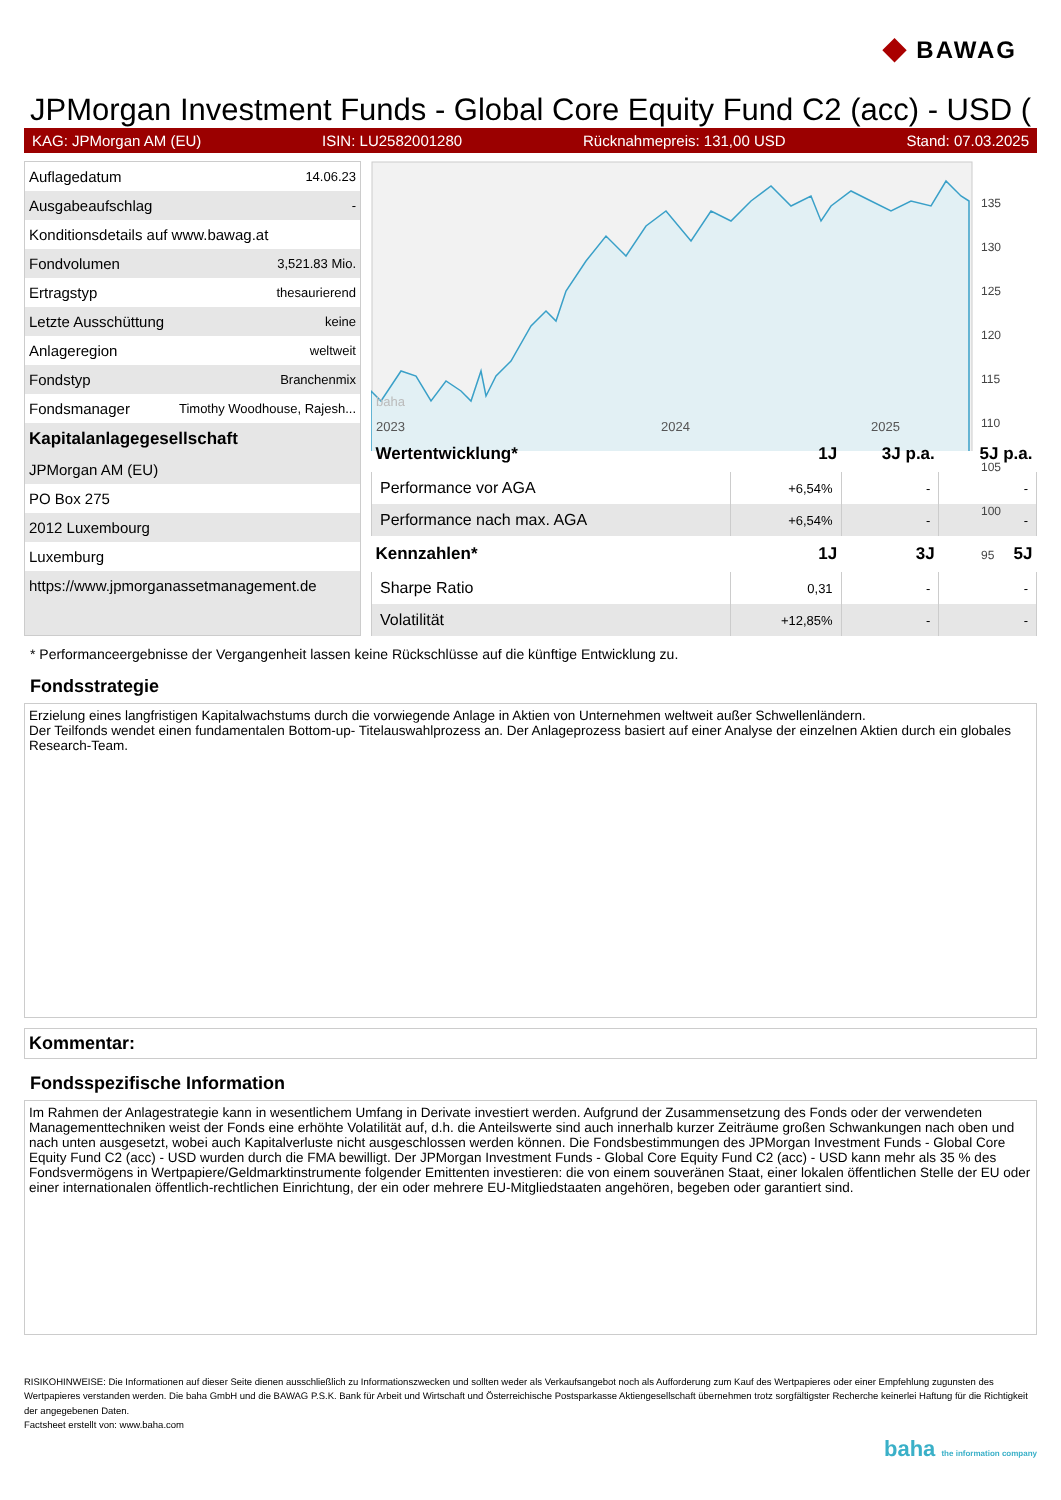◆ BAWAG
JPMorgan Investment Funds - Global Core Equity Fund C2 (acc) - USD (
KAG: JPMorgan AM (EU) ISIN: LU2582001280 Rücknahmepreis: 131,00 USD Stand: 07.03.2025
| Auflagedatum | 14.06.23 |
| Ausgabeaufschlag | - |
| Konditionsdetails auf www.bawag.at | |
| Fondvolumen | 3,521.83 Mio. |
| Ertragstyp | thesaurierend |
| Letzte Ausschüttung | keine |
| Anlageregion | weltweit |
| Fondstyp | Branchenmix |
| Fondsmanager | Timothy Woodhouse, Rajesh... |
| Kapitalanlagegesellschaft | |
| JPMorgan AM (EU) | |
| PO Box 275 | |
| 2012 Luxembourg | |
| Luxemburg | |
| https://www.jpmorganassetmanagement.de | |
2023
2024
2025
baha
135
130
125
120
115
110
105
100
95
| Wertentwicklung* | 1J | 3J p.a. | 5J p.a. |
| --- | --- | --- | --- |
| Performance vor AGA | +6,54% | - | - |
| Performance nach max. AGA | +6,54% | - | - |
| Kennzahlen* | 1J | 3J | 5J |
| Sharpe Ratio | 0,31 | - | - |
| Volatilität | +12,85% | - | - |
* Performanceergebnisse der Vergangenheit lassen keine Rückschlüsse auf die künftige Entwicklung zu.
Fondsstrategie
Erzielung eines langfristigen Kapitalwachstums durch die vorwiegende Anlage in Aktien von Unternehmen weltweit außer Schwellenländern.
Der Teilfonds wendet einen fundamentalen Bottom-up- Titelauswahlprozess an. Der Anlageprozess basiert auf einer Analyse der einzelnen Aktien durch ein globales Research-Team.
Kommentar:
Fondsspezifische Information
Im Rahmen der Anlagestrategie kann in wesentlichem Umfang in Derivate investiert werden. Aufgrund der Zusammensetzung des Fonds oder der verwendeten Managementtechniken weist der Fonds eine erhöhte Volatilität auf, d.h. die Anteilswerte sind auch innerhalb kurzer Zeiträume großen Schwankungen nach oben und nach unten ausgesetzt, wobei auch Kapitalverluste nicht ausgeschlossen werden können. Die Fondsbestimmungen des JPMorgan Investment Funds - Global Core Equity Fund C2 (acc) - USD wurden durch die FMA bewilligt. Der JPMorgan Investment Funds - Global Core Equity Fund C2 (acc) - USD kann mehr als 35 % des Fondsvermögens in Wertpapiere/Geldmarktinstrumente folgender Emittenten investieren: die von einem souveränen Staat, einer lokalen öffentlichen Stelle der EU oder einer internationalen öffentlich-rechtlichen Einrichtung, der ein oder mehrere EU-Mitgliedstaaten angehören, begeben oder garantiert sind.
RISIKOHINWEISE: Die Informationen auf dieser Seite dienen ausschließlich zu Informationszwecken und sollten weder als Verkaufsangebot noch als Aufforderung zum Kauf des Wertpapieres oder einer Empfehlung zugunsten des Wertpapieres verstanden werden. Die baha GmbH und die BAWAG P.S.K. Bank für Arbeit und Wirtschaft und Österreichische Postsparkasse Aktiengesellschaft übernehmen trotz sorgfältigster Recherche keinerlei Haftung für die Richtigkeit der angegebenen Daten.
Factsheet erstellt von: www.baha.com
baha the information company